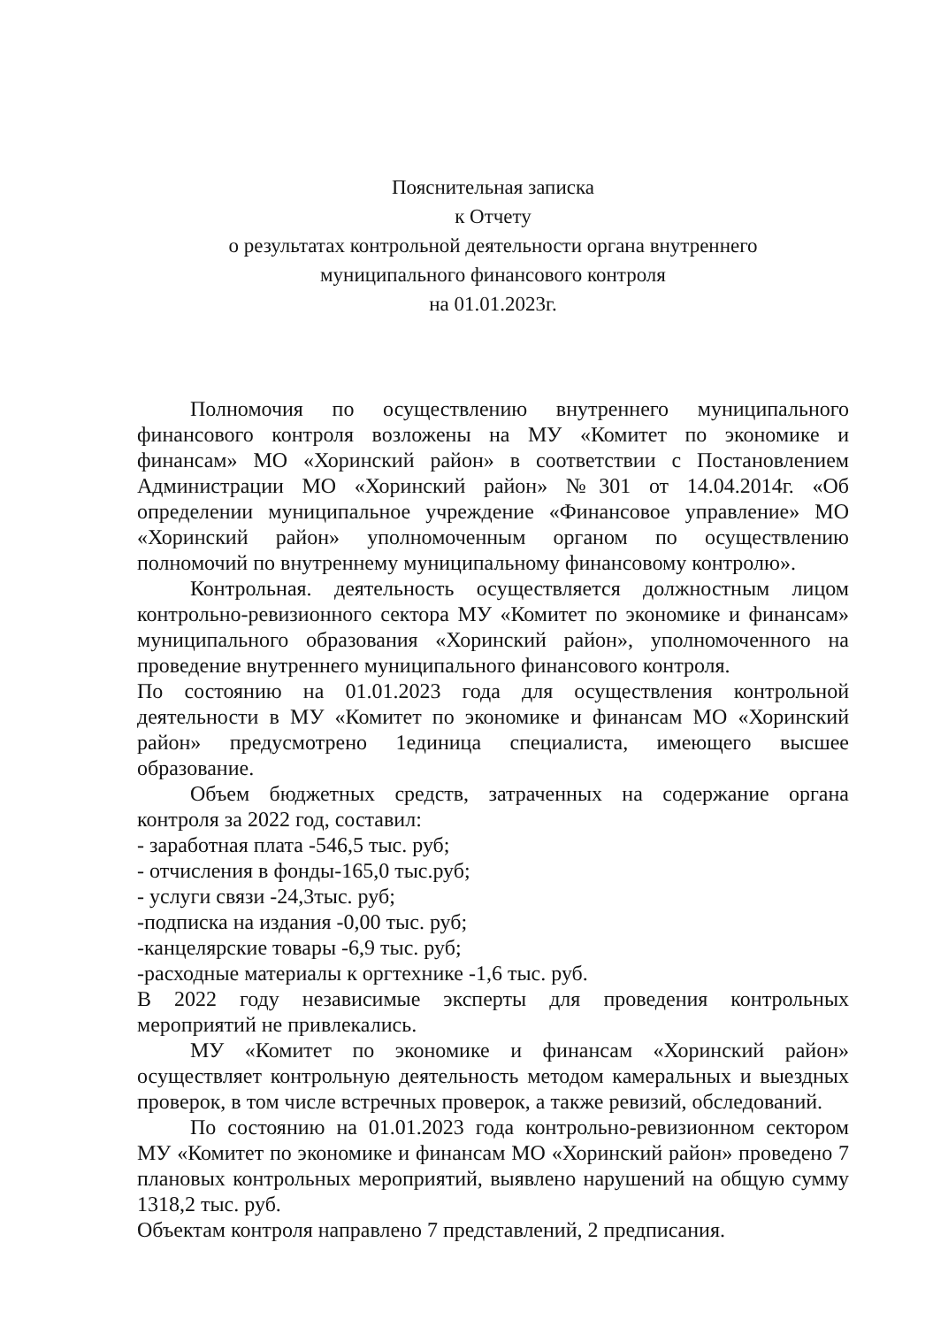Пояснительная записка
к Отчету
о результатах контрольной деятельности органа внутреннего
муниципального финансового контроля
на 01.01.2023г.
Полномочия по осуществлению внутреннего муниципального финансового контроля возложены на МУ «Комитет по экономике и финансам» МО «Хоринский район» в соответствии с Постановлением Администрации МО «Хоринский район» №301 от 14.04.2014г. «Об определении муниципальное учреждение «Финансовое управление» МО «Хоринский район» уполномоченным органом по осуществлению полномочий по внутреннему муниципальному финансовому контролю».
Контрольная. деятельность осуществляется должностным лицом контрольно-ревизионного сектора МУ «Комитет по экономике и финансам» муниципального образования «Хоринский район», уполномоченного на проведение внутреннего муниципального финансового контроля.
По состоянию на 01.01.2023 года для осуществления контрольной деятельности в МУ «Комитет по экономике и финансам МО «Хоринский район» предусмотрено 1единица специалиста, имеющего высшее образование.
Объем бюджетных средств, затраченных на содержание органа контроля за 2022 год, составил:
- заработная плата -546,5 тыс. руб;
- отчисления в фонды-165,0 тыс.руб;
- услуги связи -24,3тыс. руб;
-подписка на издания -0,00 тыс. руб;
-канцелярские товары -6,9 тыс. руб;
-расходные материалы к оргтехнике -1,6 тыс. руб.
В 2022 году независимые эксперты для проведения контрольных мероприятий не привлекались.
МУ «Комитет по экономике и финансам «Хоринский район» осуществляет контрольную деятельность методом камеральных и выездных проверок, в том числе встречных проверок, а также ревизий, обследований.
По состоянию на 01.01.2023 года контрольно-ревизионном сектором МУ «Комитет по экономике и финансам МО «Хоринский район» проведено 7 плановых контрольных мероприятий, выявлено нарушений на общую сумму 1318,2 тыс. руб.
Объектам контроля направлено 7 представлений, 2 предписания.